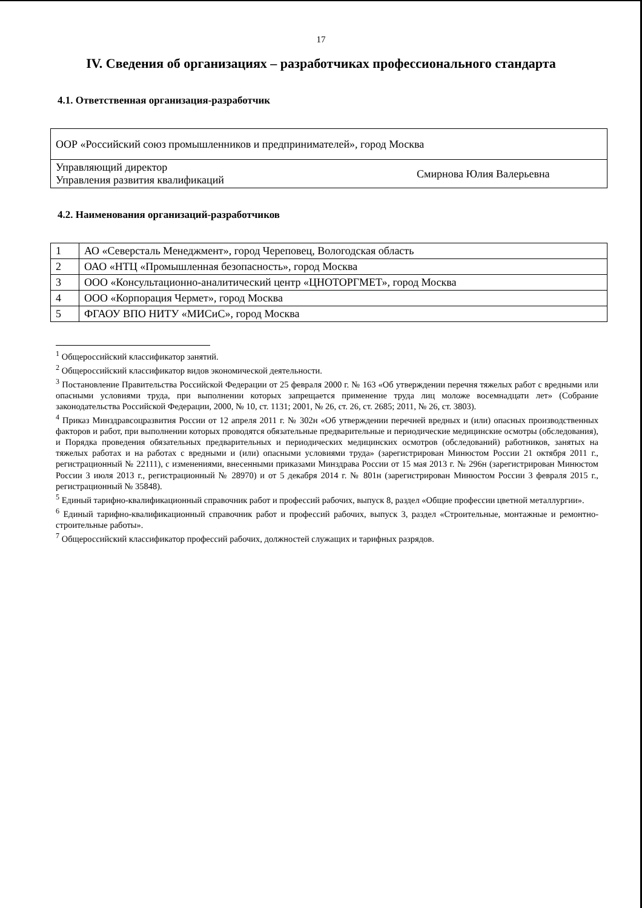17
IV. Сведения об организациях – разработчиках профессионального стандарта
4.1. Ответственная организация-разработчик
| ООР «Российский союз промышленников и предпринимателей», город Москва | |
| Управляющий директор Управления развития квалификаций | Смирнова Юлия Валерьевна |
4.2. Наименования организаций-разработчиков
| 1 | АО «Северсталь Менеджмент», город Череповец, Вологодская область |
| 2 | ОАО «НТЦ «Промышленная безопасность», город Москва |
| 3 | ООО «Консультационно-аналитический центр «ЦНОТОРГМЕТ», город Москва |
| 4 | ООО «Корпорация Чермет», город Москва |
| 5 | ФГАОУ ВПО НИТУ «МИСиС», город Москва |
<sup>1</sup> Общероссийский классификатор занятий.
<sup>2</sup> Общероссийский классификатор видов экономической деятельности.
<sup>3</sup> Постановление Правительства Российской Федерации от 25 февраля 2000 г. № 163 «Об утверждении перечня тяжелых работ с вредными или опасными условиями труда, при выполнении которых запрещается применение труда лиц моложе восемнадцати лет» (Собрание законодательства Российской Федерации, 2000, № 10, ст. 1131; 2001, № 26, ст. 26, ст. 2685; 2011, № 26, ст. 3803).
<sup>4</sup> Приказ Минздравсоцразвития России от 12 апреля 2011 г. № 302н «Об утверждении перечней вредных и (или) опасных производственных факторов и работ, при выполнении которых проводятся обязательные предварительные и периодические медицинские осмотры (обследования), и Порядка проведения обязательных предварительных и периодических медицинских осмотров (обследований) работников, занятых на тяжелых работах и на работах с вредными и (или) опасными условиями труда» (зарегистрирован Минюстом России 21 октября 2011 г., регистрационный № 22111), с изменениями, внесенными приказами Минздрава России от 15 мая 2013 г. № 296н (зарегистрирован Минюстом России 3 июля 2013 г., регистрационный № 28970) и от 5 декабря 2014 г. № 801н (зарегистрирован Минюстом России 3 февраля 2015 г., регистрационный № 35848).
<sup>5</sup> Единый тарифно-квалификационный справочник работ и профессий рабочих, выпуск 8, раздел «Общие профессии цветной металлургии».
<sup>6</sup> Единый тарифно-квалификационный справочник работ и профессий рабочих, выпуск 3, раздел «Строительные, монтажные и ремонтно-строительные работы».
<sup>7</sup> Общероссийский классификатор профессий рабочих, должностей служащих и тарифных разрядов.